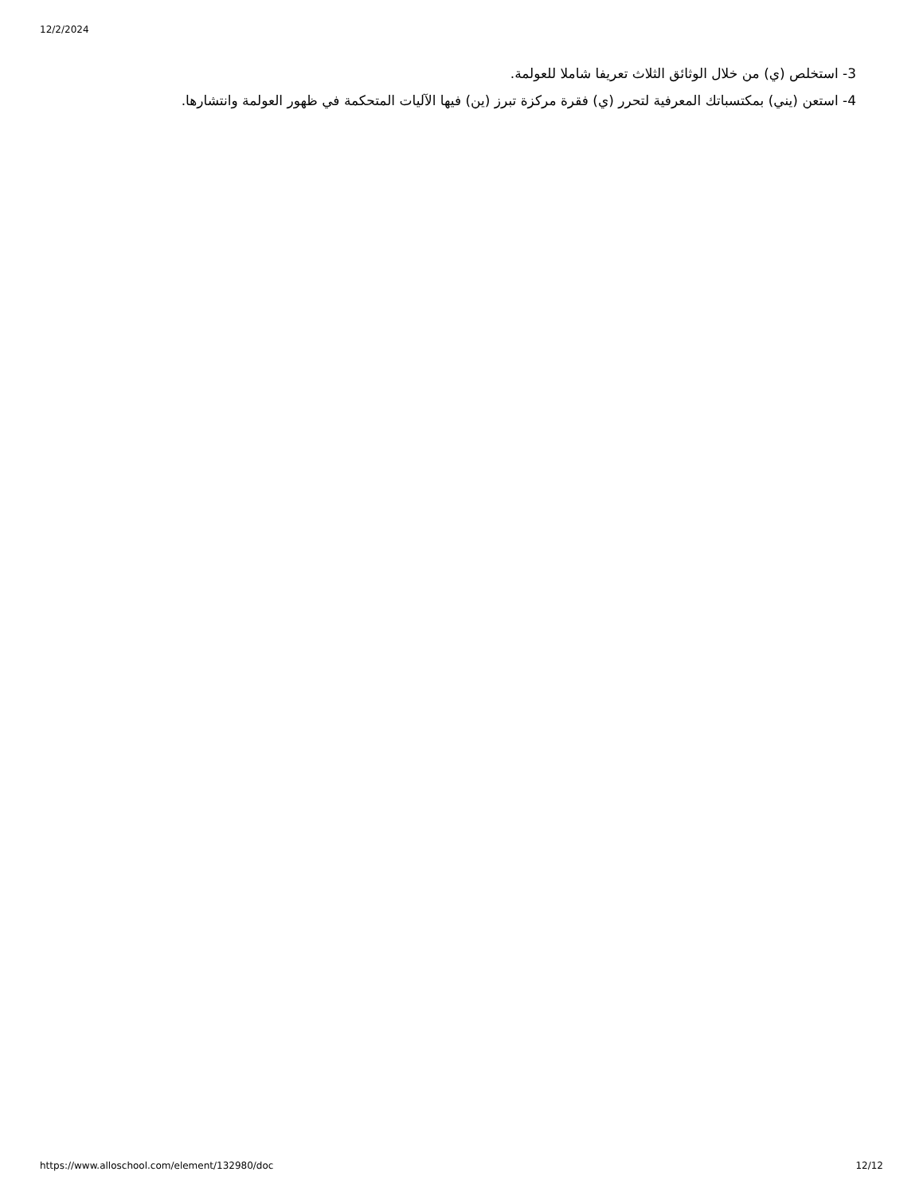12/2/2024
3- استخلص (ي) من خلال الوثائق الثلاث تعريفا شاملا للعولمة.
4- استعن (يني) بمكتسباتك المعرفية لتحرر (ي) فقرة مركزة تبرز (ين) فيها الآليات المتحكمة في ظهور العولمة وانتشارها.
https://www.alloschool.com/element/132980/doc 12/12